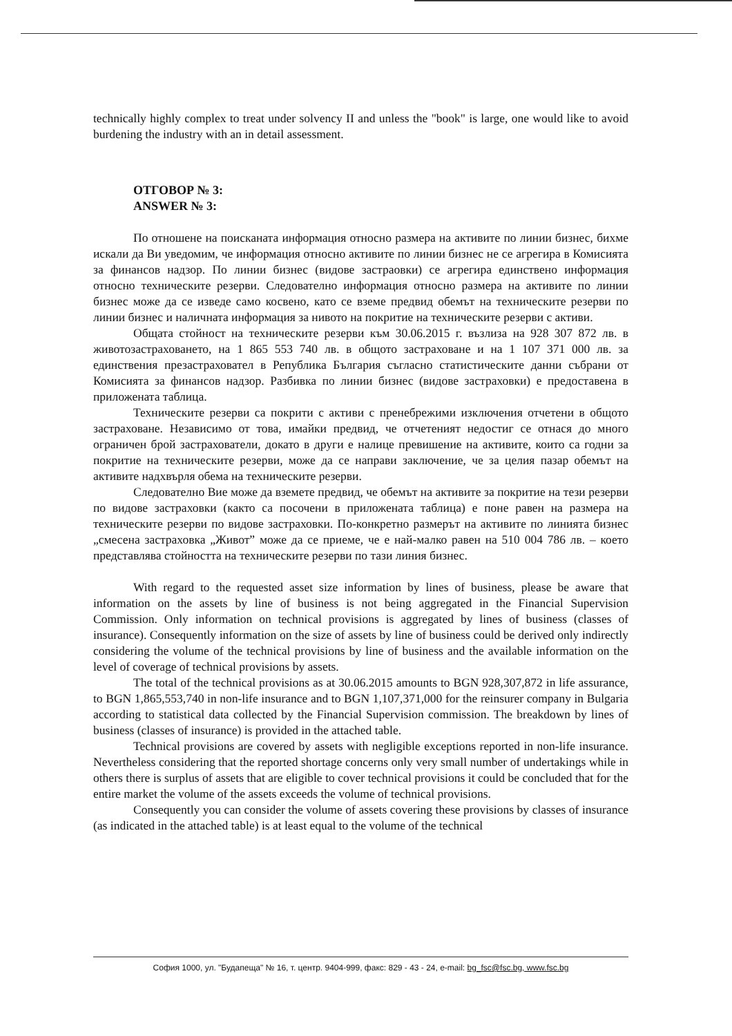technically highly complex to treat under solvency II and unless the "book" is large, one would like to avoid burdening the industry with an in detail assessment.
ОТГОВОР № 3:
ANSWER № 3:
По отношене на поисканата информация относно размера на активите по линии бизнес, бихме искали да Ви уведомим, че информация относно активите по линии бизнес не се агрегира в Комисията за финансов надзор. По линии бизнес (видове застраовки) се агрегира единствено информация относно техническите резерви. Следователно информация относно размера на активите по линии бизнес може да се изведе само косвено, като се вземе предвид обемът на техническите резерви по линии бизнес и наличната информация за нивото на покритие на техническите резерви с активи.
Общата стойност на техническите резерви към 30.06.2015 г. възлиза на 928 307 872 лв. в животозастраховането, на 1 865 553 740 лв. в общото застраховане и на 1 107 371 000 лв. за единствения презастраховател в Република България съгласно статистическите данни събрани от Комисията за финансов надзор. Разбивка по линии бизнес (видове застраховки) е предоставена в приложената таблица.
Техническите резерви са покрити с активи с пренебрежими изключения отчетени в общото застраховане. Независимо от това, имайки предвид, че отчетеният недостиг се отнася до много ограничен брой застрахователи, докато в други е налице превишение на активите, които са годни за покритие на техническите резерви, може да се направи заключение, че за целия пазар обемът на активите надхвърля обема на техническите резерви.
Следователно Вие може да вземете предвид, че обемът на активите за покритие на тези резерви по видове застраховки (както са посочени в приложената таблица) е поне равен на размера на техническите резерви по видове застраховки. По-конкретно размерът на активите по линията бизнес „смесена застраховка „Живот” може да се приеме, че е най-малко равен на 510 004 786 лв. – което представлява стойността на техническите резерви по тази линия бизнес.
With regard to the requested asset size information by lines of business, please be aware that information on the assets by line of business is not being aggregated in the Financial Supervision Commission. Only information on technical provisions is aggregated by lines of business (classes of insurance). Consequently information on the size of assets by line of business could be derived only indirectly considering the volume of the technical provisions by line of business and the available information on the level of coverage of technical provisions by assets.
The total of the technical provisions as at 30.06.2015 amounts to BGN 928,307,872 in life assurance, to BGN 1,865,553,740 in non-life insurance and to BGN 1,107,371,000 for the reinsurer company in Bulgaria according to statistical data collected by the Financial Supervision commission. The breakdown by lines of business (classes of insurance) is provided in the attached table.
Technical provisions are covered by assets with negligible exceptions reported in non-life insurance. Nevertheless considering that the reported shortage concerns only very small number of undertakings while in others there is surplus of assets that are eligible to cover technical provisions it could be concluded that for the entire market the volume of the assets exceeds the volume of technical provisions.
Consequently you can consider the volume of assets covering these provisions by classes of insurance (as indicated in the attached table) is at least equal to the volume of the technical
София 1000, ул. "Будапеща" № 16, т. центр. 9404-999, факс: 829 - 43 - 24, e-mail: bg_fsc@fsc.bg, www.fsc.bg